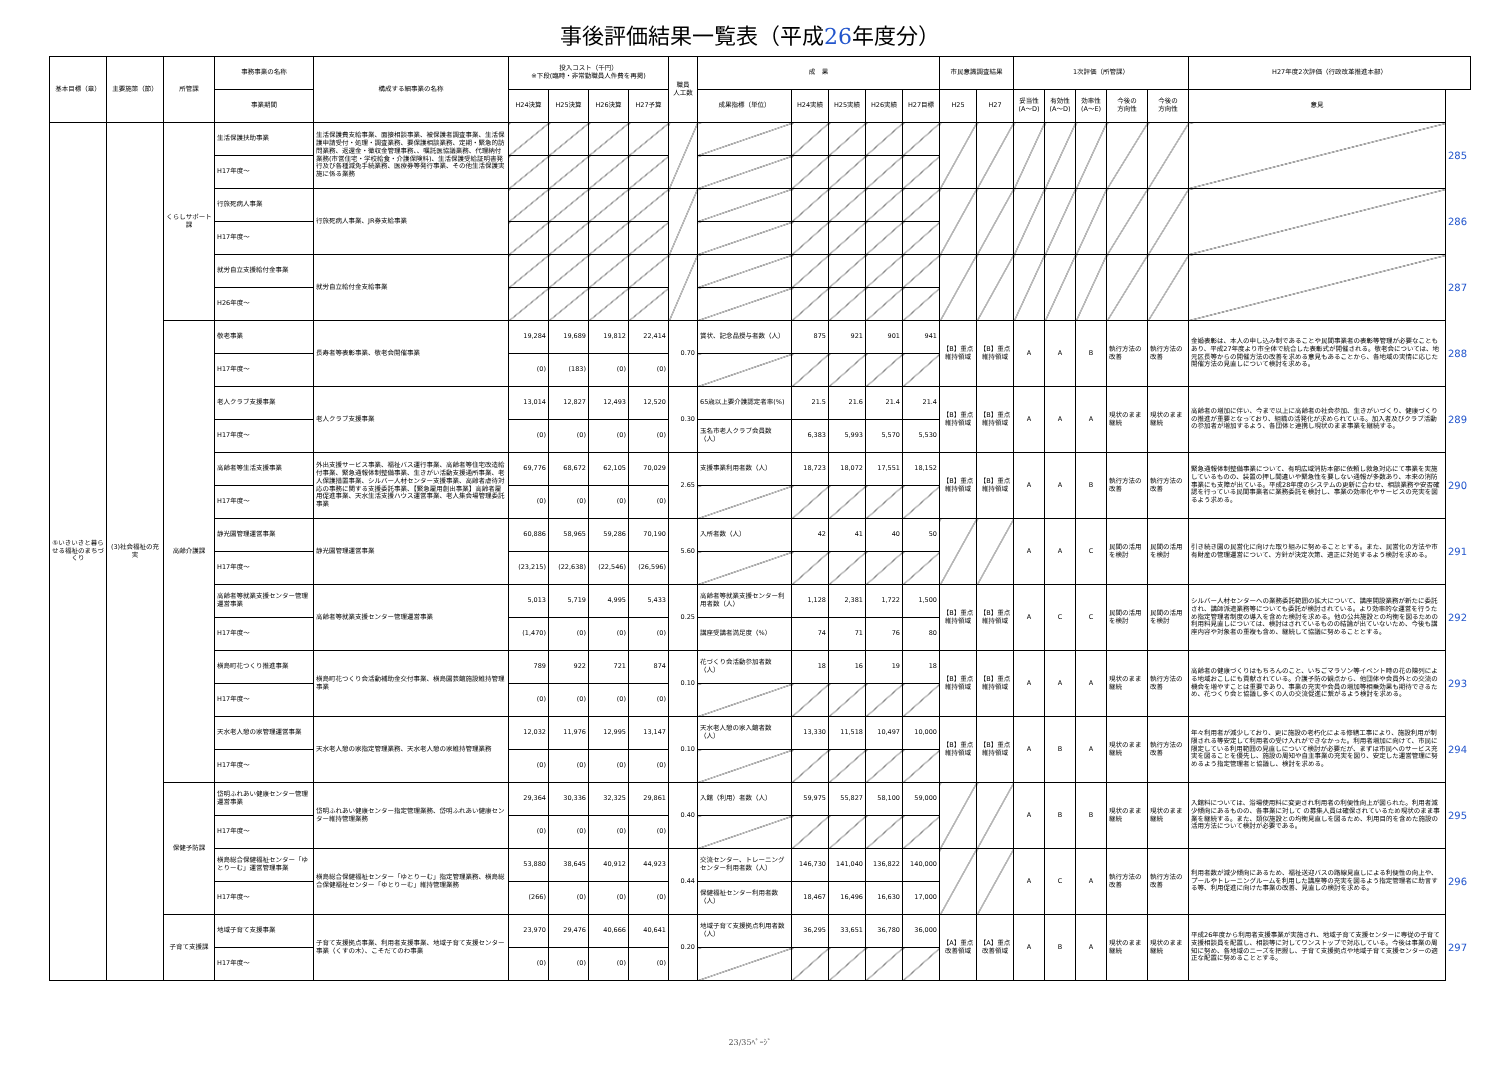事後評価結果一覧表（平成26年度分）
| 基本目標（章） | 主要施策（節） | 所管課 | 事務事業の名称 | 構成する細事業の名称 | 投入コスト（千円） ※下段(臨時・非常勤職員人件費を再掲) | | | | 職員 人工数 | 成 果 | | | | | 市民意識調査結果 | | 1次評価（所管課） | | | | | H27年度2次評価（行政改革推進本部） | | |
| --- | --- | --- | --- | --- | --- | --- | --- | --- | --- | --- | --- | --- | --- | --- | --- | --- | --- | --- | --- | --- | --- | --- | --- | --- |
| | | | 事業期間 | | H24決算 | H25決算 | H26決算 | H27予算 | | 成果指標（単位） | H24実績 | H25実績 | H26実績 | H27目標 | H25 | H27 | 妥当性 (A～D) | 有効性 (A～D) | 効率性 (A～E) | 今後の 方向性 | 今後の 方向性 | 意見 | | |
| ⑤いきいきと暮らせる福祉のまちづくり | (3)社会福祉の充実 | くらしサポート課 | 生活保護扶助事業 | 生活保護費支給事業、面接相談事業、被保護者調査事業、生活保護申請受付・処理・調査業務、要保護相談業務、定期・緊急的訪問業務、返還金・徴収金管理事務、、嘱託医協議業務、代理納付業務(市営住宅・学校給食・介護保険料)、生活保護受給証明書発行及び各種減免手続業務、医療券等発行事業、その他生活保護実施に係る業務 | | | | | | | | | | | | | | | | | | | 285 | |
| | | | H17年度～ | | | | | | | | | | | | | | | | | | | | | |
| | | | 行旅死病人事業 | 行旅死病人事業、JR券支給事業 | | | | | | | | | | | | | | | | | | | 286 | |
| | | | H17年度～ | | | | | | | | | | | | | | | | | | | | | |
| | | | 就労自立支援給付金事業 | 就労自立給付金支給事業 | | | | | | | | | | | | | | | | | | | 287 | |
| | | | H26年度～ | | | | | | | | | | | | | | | | | | | | | |
| | | 高齢介護課 | 敬老事業 | 長寿者等表彰事業、敬老会開催事業 | 19,284 | 19,689 | 19,812 | 22,414 | 0.70 | 賞状、記念品授与者数（人） | 875 | 921 | 901 | 941 | 【B】重点維持領域 | 【B】重点維持領域 | A | A | B | 執行方法の改善 | 執行方法の改善 | 金婚表彰は、本人の申し込み制であることや民間事業者の表彰等管理が必要なこともあり、平成27年度より市全体で統合した表彰式が開催される。敬老会については、地元区長等からの開催方法の改善を求める意見もあることから、各地域の実情に応じた開催方法の見直しについて検討を求める。 | 288 | |
| | | | H17年度～ | | (0) | (183) | (0) | (0) | | | | | | | | | | | | | | | | |
| | | | 老人クラブ支援事業 | 老人クラブ支援事業 | 13,014 | 12,827 | 12,493 | 12,520 | 0.30 | 65歳以上要介護認定者率(%) | 21.5 | 21.6 | 21.4 | 21.4 | 【B】重点維持領域 | 【B】重点維持領域 | A | A | A | 現状のまま継続 | 現状のまま継続 | 高齢者の増加に伴い、今まで以上に高齢者の社会参加、生きがいづくり、健康づくりの推進が重要となっており、組織の活発化が求められている。加入者及びクラブ活動の参加者が増加するよう、各団体と連携し現状のまま事業を継続する。 | 289 | |
| | | | H17年度～ | | (0) | (0) | (0) | (0) | | 玉名市老人クラブ会員数（人） | 6,383 | 5,993 | 5,570 | 5,530 | | | | | | | | | | |
| | | | 高齢者等生活支援事業 | 外出支援サービス事業、福祉バス運行事業、高齢者等住宅改造給付事業、緊急通報体制整備事業、生きがい活動支援通所事業、老人保護措置事業、シルバー人材センター支援事業、高齢者虐待対応の事務に関する支援委託事業、【緊急雇用創出事業】高齢者雇用促進事業、天水生活支援ハウス運営事業、老人集会場管理委託事業 | 69,776 | 68,672 | 62,105 | 70,029 | 2.65 | 支援事業利用者数（人） | 18,723 | 18,072 | 17,551 | 18,152 | 【B】重点維持領域 | 【B】重点維持領域 | A | A | B | 執行方法の改善 | 執行方法の改善 | 緊急通報体制整備事業について、有明広域消防本部に依頼し救急対応にて事業を実施しているものの、装置の押し間違いや緊急性を要しない通報が多数あり、本来の消防事業にも支障が出ている。平成28年度のシステムの更新に合わせ、相談業務や安否確認を行っている民間事業者に業務委託を検討し、事業の効率化やサービスの充実を図るよう求める。 | 290 | |
| | | | H17年度～ | | (0) | (0) | (0) | (0) | | | | | | | | | | | | | | | | |
| | | | 静光園管理運営事業 | 静光園管理運営事業 | 60,886 | 58,965 | 59,286 | 70,190 | 5.60 | 入所者数（人） | 42 | 41 | 40 | 50 | | | A | A | C | 民間の活用を検討 | 民間の活用を検討 | 引き続き園の民営化に向けた取り組みに努めることとする。また、民営化の方法や市有財産の管理運営について、方針が決定次第、適正に対処するよう検討を求める。 | 291 | |
| | | | H17年度～ | | (23,215) | (22,638) | (22,546) | (26,596) | | | | | | | | | | | | | | | | |
| | | | 高齢者等就業支援センター管理運営事業 | 高齢者等就業支援センター管理運営事業 | 5,013 | 5,719 | 4,995 | 5,433 | 0.25 | 高齢者等就業支援センター利用者数（人） | 1,128 | 2,381 | 1,722 | 1,500 | 【B】重点維持領域 | 【B】重点維持領域 | A | C | C | 民間の活用を検討 | 民間の活用を検討 | シルバー人材センターへの業務委託範囲の拡大について、講座開設業務が新たに委託され、講師派遣業務等についても委託が検討されている。より効率的な運営を行うため指定管理者制度の導入を含めた検討を求める。他の公共施設との均衡を図るための利用料見直しについては、検討はされているものの結論が出ていないため、今後も講座内容や対象者の重複も含め、継続して協議に努めることとする。 | 292 | |
| | | | H17年度～ | | (1,470) | (0) | (0) | (0) | | 講座受講者満足度（%） | 74 | 71 | 76 | 80 | | | | | | | | | | |
| | | | 横島町花つくり推進事業 | 横島町花つくり会活動補助金交付事業、横島園芸館施設維持管理事業 | 789 | 922 | 721 | 874 | 0.10 | 花づくり会活動参加者数（人） | 18 | 16 | 19 | 18 | 【B】重点維持領域 | 【B】重点維持領域 | A | A | A | 現状のまま継続 | 執行方法の改善 | 高齢者の健康づくりはもちろんのこと、いちごマラソン等イベント時の花の陳列による地域おこしにも貢献されている。介護予防の観点から、他団体や会員外との交流の機会を増やすことは重要であり、事業の充実や会員の増加等相乗効果も期待できるため、花つくり会と協議し多くの人の交流促進に繋がるよう検討を求める。 | 293 | |
| | | | H17年度～ | | (0) | (0) | (0) | (0) | | | | | | | | | | | | | | | | |
| | | | 天水老人憩の家管理運営事業 | 天水老人憩の家指定管理業務、天水老人憩の家維持管理業務 | 12,032 | 11,976 | 12,995 | 13,147 | 0.10 | 天水老人憩の家入館者数（人） | 13,330 | 11,518 | 10,497 | 10,000 | 【B】重点維持領域 | 【B】重点維持領域 | A | B | A | 現状のまま継続 | 執行方法の改善 | 年々利用者が減少しており、更に施設の老朽化による修繕工事により、施設利用が制限される等安定して利用者の受け入れができなかった。利用者増加に向けて、市民に限定している利用範囲の見直しについて検討が必要だが、まずは市民へのサービス充実を図ることを優先し、施設の周知や自主事業の充実を図り、安定した運営管理に努めるよう指定管理者と協議し、検討を求める。 | 294 | |
| | | | H17年度～ | | (0) | (0) | (0) | (0) | | | | | | | | | | | | | | | | |
| | | 保健予防課 | 岱明ふれあい健康センター管理運営事業 | 岱明ふれあい健康センター指定管理業務、岱明ふれあい健康センター維持管理業務 | 29,364 | 30,336 | 32,325 | 29,861 | 0.40 | 入館（利用）者数（人） | 59,975 | 55,827 | 58,100 | 59,000 | | | A | B | B | 現状のまま継続 | 現状のまま継続 | 入館料については、浴場使用料に変更され利用者の利便性向上が図られた。利用者減少傾向にあるものの、各事業に対して の募集人員は確保されているため現状のまま事業を継続する。また、類似施設との均衡見直しを図るため、利用目的を含めた施設の活用方法について検討が必要である。 | 295 | |
| | | | H17年度～ | | (0) | (0) | (0) | (0) | | | | | | | | | | | | | | | | |
| | | | 横島総合保健福祉センター「ゆとりーむ」運営管理事業 | 横島総合保健福祉センター「ゆとりーむ」指定管理業務、横島総合保健福祉センター「ゆとりーむ」維持管理業務 | 53,880 | 38,645 | 40,912 | 44,923 | 0.44 | 交流センター、トレーニングセンター利用者数（人） | 146,730 | 141,040 | 136,822 | 140,000 | | | A | C | A | 執行方法の改善 | 執行方法の改善 | 利用者数が減少傾向にあるため、福祉送迎バスの路線見直しによる利便性の向上や、プールやトレーニングルームを利用した講座等の充実を図るよう指定管理者に助言する等、利用促進に向けた事業の改善、見直しの検討を求める。 | 296 | |
| | | | H17年度～ | | (266) | (0) | (0) | (0) | | 保健福祉センター利用者数（人） | 18,467 | 16,496 | 16,630 | 17,000 | | | | | | | | | | |
| | | 子育て支援課 | 地域子育て支援事業 | 子育て支援拠点事業、利用者支援事業、地域子育て支援センター事業（くすの木）、こそだてのわ事業 | 23,970 | 29,476 | 40,666 | 40,641 | 0.20 | 地域子育て支援拠点利用者数（人） | 36,295 | 33,651 | 36,780 | 36,000 | 【A】重点改善領域 | 【A】重点改善領域 | A | B | A | 現状のまま継続 | 現状のまま継続 | 平成26年度から利用者支援事業が実施され、地域子育て支援センターに専従の子育て支援相談員を配置し、相談等に対してワンストップで対応している。今後は事業の周知に努め、各地域のニーズを把握し、子育て支援拠点や地域子育て支援センターの適正な配置に努めることとする。 | 297 | |
| | | | H17年度～ | | (0) | (0) | (0) | (0) | | | | | | | | | | | | | | | | |
23/35ﾍﾟｰｼﾞ